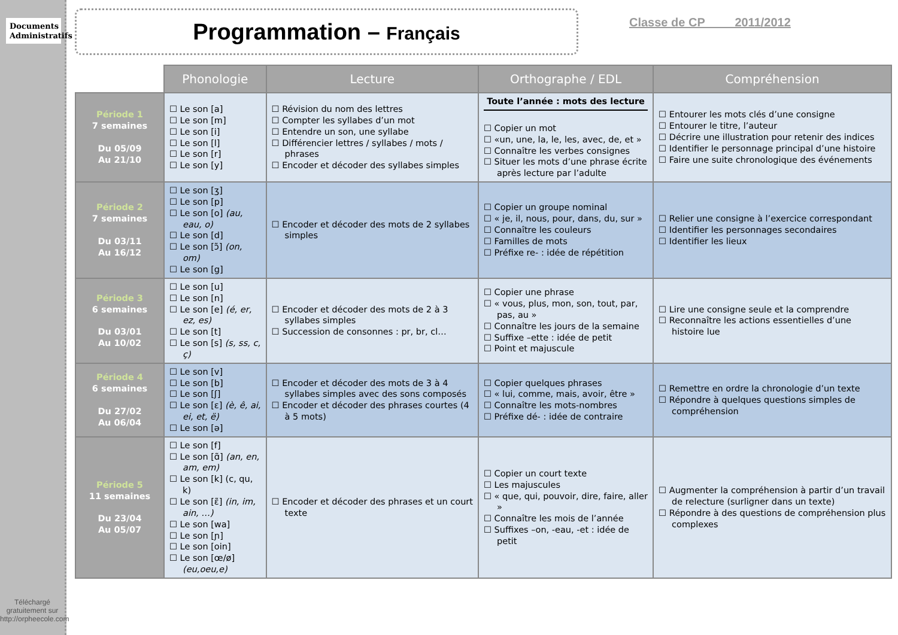Documents Administratifs
Téléchargé gratuitement sur http://orpheecole.com
Programmation – Français
Classe de CP 2011/2012
| | Phonologie | Lecture | Orthographe / EDL | Compréhension |
| --- | --- | --- | --- | --- |
| Période 1 7 semaines Du 05/09 Au 21/10 | ☐ Le son [a] ☐ Le son [m] ☐ Le son [i] ☐ Le son [l] ☐ Le son [r] ☐ Le son [y] | ☐ Révision du nom des lettres ☐ Compter les syllabes d’un mot ☐ Entendre un son, une syllabe ☐ Différencier lettres / syllabes / mots / phrases ☐ Encoder et décoder des syllabes simples | Toute l’année : mots des lecture ☐ Copier un mot ☐ «un, une, la, le, les, avec, de, et » ☐ Connaître les verbes consignes ☐ Situer les mots d’une phrase écrite après lecture par l’adulte | ☐ Entourer les mots clés d’une consigne ☐ Entourer le titre, l’auteur ☐ Décrire une illustration pour retenir des indices ☐ Identifier le personnage principal d’une histoire ☐ Faire une suite chronologique des événements |
| Période 2 7 semaines Du 03/11 Au 16/12 | ☐ Le son [ʒ] ☐ Le son [p] ☐ Le son [o] (au, eau, o) ☐ Le son [d] ☐ Le son [ɔ̃] (on, om) ☐ Le son [g] | ☐ Encoder et décoder des mots de 2 syllabes simples | ☐ Copier un groupe nominal ☐ « je, il, nous, pour, dans, du, sur » ☐ Connaître les couleurs ☐ Familles de mots ☐ Préfixe re- : idée de répétition | ☐ Relier une consigne à l’exercice correspondant ☐ Identifier les personnages secondaires ☐ Identifier les lieux |
| Période 3 6 semaines Du 03/01 Au 10/02 | ☐ Le son [u] ☐ Le son [n] ☐ Le son [e] (é, er, ez, es) ☐ Le son [t] ☐ Le son [s] (s, ss, c, ç) | ☐ Encoder et décoder des mots de 2 à 3 syllabes simples ☐ Succession de consonnes : pr, br, cl… | ☐ Copier une phrase ☐ « vous, plus, mon, son, tout, par, pas, au » ☐ Connaître les jours de la semaine ☐ Suffixe –ette : idée de petit ☐ Point et majuscule | ☐ Lire une consigne seule et la comprendre ☐ Reconnaître les actions essentielles d’une histoire lue |
| Période 4 6 semaines Du 27/02 Au 06/04 | ☐ Le son [v] ☐ Le son [b] ☐ Le son [ʃ] ☐ Le son [ɛ] (è, ê, ai, ei, et, ë) ☐ Le son [ə] | ☐ Encoder et décoder des mots de 3 à 4 syllabes simples avec des sons composés ☐ Encoder et décoder des phrases courtes (4 à 5 mots) | ☐ Copier quelques phrases ☐ « lui, comme, mais, avoir, être » ☐ Connaître les mots-nombres ☐ Préfixe dé- : idée de contraire | ☐ Remettre en ordre la chronologie d’un texte ☐ Répondre à quelques questions simples de compréhension |
| Période 5 11 semaines Du 23/04 Au 05/07 | ☐ Le son [f] ☐ Le son [ɑ̃] (an, en, am, em) ☐ Le son [k] (c, qu, k) ☐ Le son [ɛ̃] (in, im, ain, …) ☐ Le son [wa] ☐ Le son [ɲ] ☐ Le son [oin] ☐ Le son [œ/ø] (eu,oeu,e) | ☐ Encoder et décoder des phrases et un court texte | ☐ Copier un court texte ☐ Les majuscules ☐ « que, qui, pouvoir, dire, faire, aller » ☐ Connaître les mois de l’année ☐ Suffixes –on, -eau, -et : idée de petit | ☐ Augmenter la compréhension à partir d’un travail de relecture (surligner dans un texte) ☐ Répondre à des questions de compréhension plus complexes |